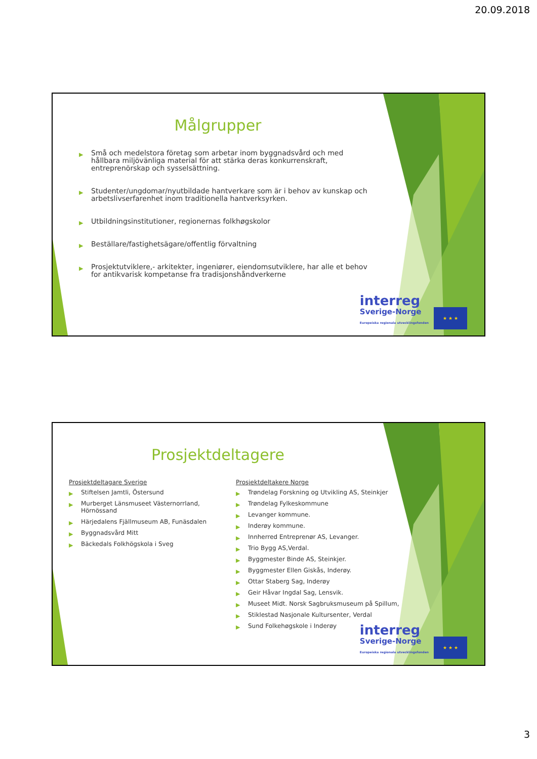20.09.2018
Målgrupper
▶ Små och medelstora företag som arbetar inom byggnadsvård och med hållbara miljövänliga material för att stärka deras konkurrenskraft, entreprenörskap och sysselsättning.
▶ Studenter/ungdomar/nyutbildade hantverkare som är i behov av kunskap och arbetslivserfarenhet inom traditionella hantverksyrken.
▶ Utbildningsinstitutioner, regionernas folkhøgskolor
▶ Beställare/fastighetsägare/offentlig förvaltning
▶ Prosjektutviklere,- arkitekter, ingeniører, eiendomsutviklere, har alle et behov for antikvarisk kompetanse fra tradisjonshåndverkerne
interreg
Sverige-Norge
Europeiska regionala utvecklingsfonden
★ ★ ★
Prosjektdeltagere
Prosjektdeltagare Sverige
▶ Stiftelsen Jamtli, Östersund
▶ Murberget Länsmuseet Västernorrland, Hörnössand
▶ Härjedalens Fjällmuseum AB, Funäsdalen
▶ Byggnadsvård Mitt
▶ Bäckedals Folkhögskola i Sveg
Prosjektdeltakere Norge
▶ Trøndelag Forskning og Utvikling AS, Steinkjer
▶ Trøndelag Fylkeskommune
▶ Levanger kommune.
▶ Inderøy kommune.
▶ Innherred Entreprenør AS, Levanger.
▶ Trio Bygg AS,Verdal.
▶ Byggmester Binde AS, Steinkjer.
▶ Byggmester Ellen Giskås, Inderøy.
▶ Ottar Staberg Sag, Inderøy
▶ Geir Håvar Ingdal Sag, Lensvik.
▶ Museet Midt. Norsk Sagbruksmuseum på Spillum,
▶ Stiklestad Nasjonale Kultursenter, Verdal
▶ Sund Folkehøgskole i Inderøy
interreg
Sverige-Norge
Europeiska regionala utvecklingsfonden
★ ★ ★
3